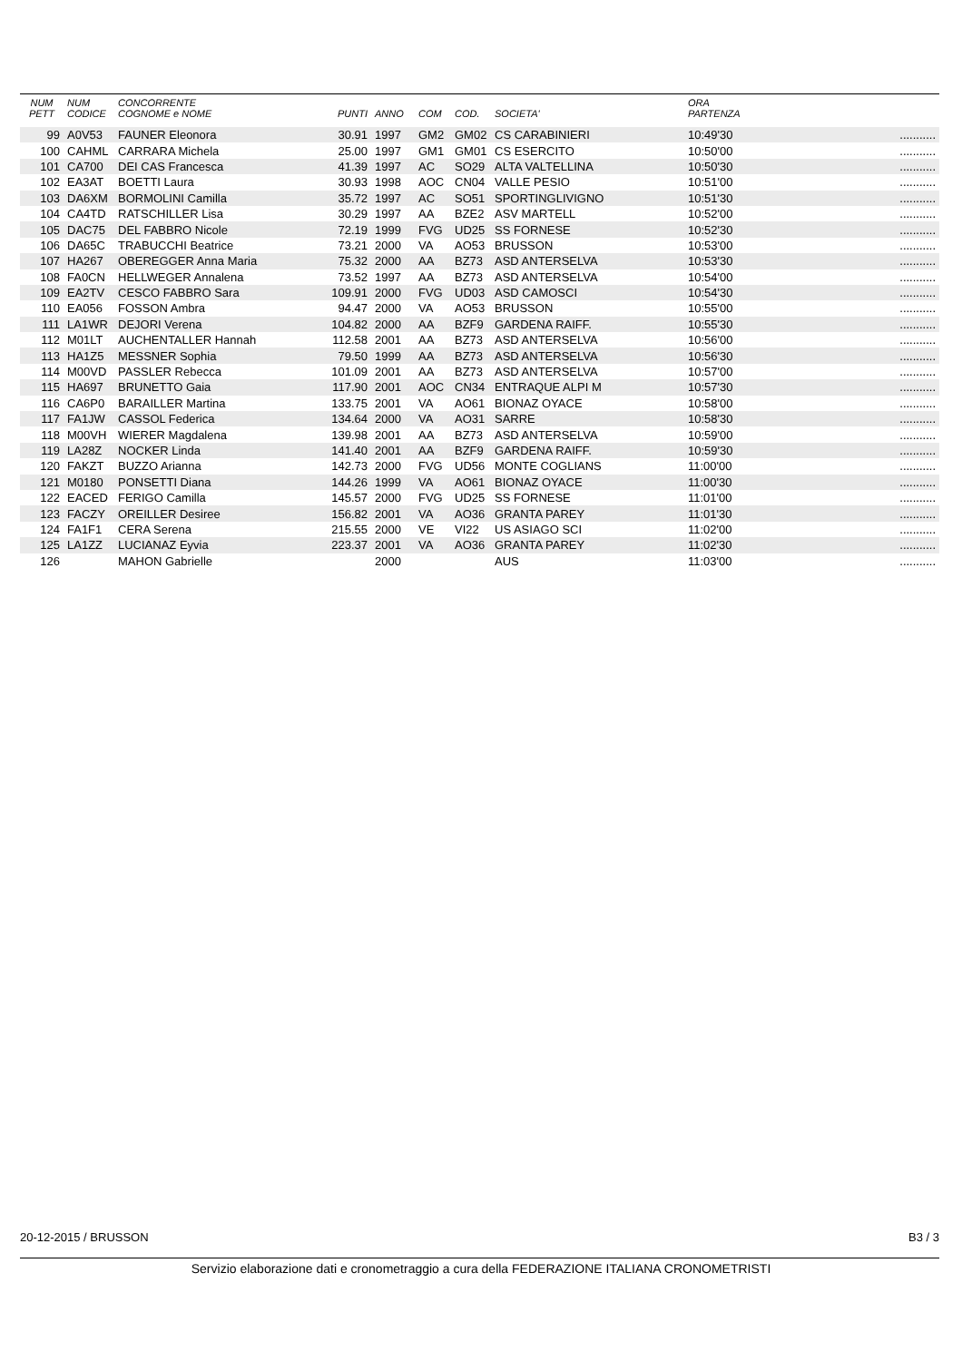| NUM PETT | NUM CODICE | CONCORRENTE COGNOME e NOME | PUNTI | ANNO | COM | COD. | SOCIETA' | ORA PARTENZA | |
| --- | --- | --- | --- | --- | --- | --- | --- | --- | --- |
| 99 | A0V53 | FAUNER Eleonora | 30.91 | 1997 | GM2 | GM02 | CS CARABINIERI | 10:49'30 | ........... |
| 100 | CAHML | CARRARA Michela | 25.00 | 1997 | GM1 | GM01 | CS ESERCITO | 10:50'00 | ........... |
| 101 | CA700 | DEI CAS Francesca | 41.39 | 1997 | AC | SO29 | ALTA VALTELLINA | 10:50'30 | ........... |
| 102 | EA3AT | BOETTI Laura | 30.93 | 1998 | AOC | CN04 | VALLE PESIO | 10:51'00 | ........... |
| 103 | DA6XM | BORMOLINI Camilla | 35.72 | 1997 | AC | SO51 | SPORTINGLIVIGNO | 10:51'30 | ........... |
| 104 | CA4TD | RATSCHILLER Lisa | 30.29 | 1997 | AA | BZE2 | ASV MARTELL | 10:52'00 | ........... |
| 105 | DAC75 | DEL FABBRO Nicole | 72.19 | 1999 | FVG | UD25 | SS FORNESE | 10:52'30 | ........... |
| 106 | DA65C | TRABUCCHI Beatrice | 73.21 | 2000 | VA | AO53 | BRUSSON | 10:53'00 | ........... |
| 107 | HA267 | OBEREGGER Anna Maria | 75.32 | 2000 | AA | BZ73 | ASD ANTERSELVA | 10:53'30 | ........... |
| 108 | FA0CN | HELLWEGER Annalena | 73.52 | 1997 | AA | BZ73 | ASD ANTERSELVA | 10:54'00 | ........... |
| 109 | EA2TV | CESCO FABBRO Sara | 109.91 | 2000 | FVG | UD03 | ASD CAMOSCI | 10:54'30 | ........... |
| 110 | EA056 | FOSSON Ambra | 94.47 | 2000 | VA | AO53 | BRUSSON | 10:55'00 | ........... |
| 111 | LA1WR | DEJORI Verena | 104.82 | 2000 | AA | BZF9 | GARDENA RAIFF. | 10:55'30 | ........... |
| 112 | M01LT | AUCHENTALLER Hannah | 112.58 | 2001 | AA | BZ73 | ASD ANTERSELVA | 10:56'00 | ........... |
| 113 | HA1Z5 | MESSNER Sophia | 79.50 | 1999 | AA | BZ73 | ASD ANTERSELVA | 10:56'30 | ........... |
| 114 | M00VD | PASSLER Rebecca | 101.09 | 2001 | AA | BZ73 | ASD ANTERSELVA | 10:57'00 | ........... |
| 115 | HA697 | BRUNETTO Gaia | 117.90 | 2001 | AOC | CN34 | ENTRAQUE ALPI M | 10:57'30 | ........... |
| 116 | CA6P0 | BARAILLER Martina | 133.75 | 2001 | VA | AO61 | BIONAZ OYACE | 10:58'00 | ........... |
| 117 | FA1JW | CASSOL Federica | 134.64 | 2000 | VA | AO31 | SARRE | 10:58'30 | ........... |
| 118 | M00VH | WIERER Magdalena | 139.98 | 2001 | AA | BZ73 | ASD ANTERSELVA | 10:59'00 | ........... |
| 119 | LA28Z | NOCKER Linda | 141.40 | 2001 | AA | BZF9 | GARDENA RAIFF. | 10:59'30 | ........... |
| 120 | FAKZT | BUZZO Arianna | 142.73 | 2000 | FVG | UD56 | MONTE COGLIANS | 11:00'00 | ........... |
| 121 | M0180 | PONSETTI Diana | 144.26 | 1999 | VA | AO61 | BIONAZ OYACE | 11:00'30 | ........... |
| 122 | EACED | FERIGO Camilla | 145.57 | 2000 | FVG | UD25 | SS FORNESE | 11:01'00 | ........... |
| 123 | FACZY | OREILLER Desiree | 156.82 | 2001 | VA | AO36 | GRANTA PAREY | 11:01'30 | ........... |
| 124 | FA1F1 | CERA Serena | 215.55 | 2000 | VE | VI22 | US ASIAGO SCI | 11:02'00 | ........... |
| 125 | LA1ZZ | LUCIANAZ Eyvia | 223.37 | 2001 | VA | AO36 | GRANTA PAREY | 11:02'30 | ........... |
| 126 | | MAHON Gabrielle | | 2000 | | | AUS | 11:03'00 | ........... |
20-12-2015 / BRUSSON B3 / 3
Servizio elaborazione dati e cronometraggio a cura della FEDERAZIONE ITALIANA CRONOMETRISTI